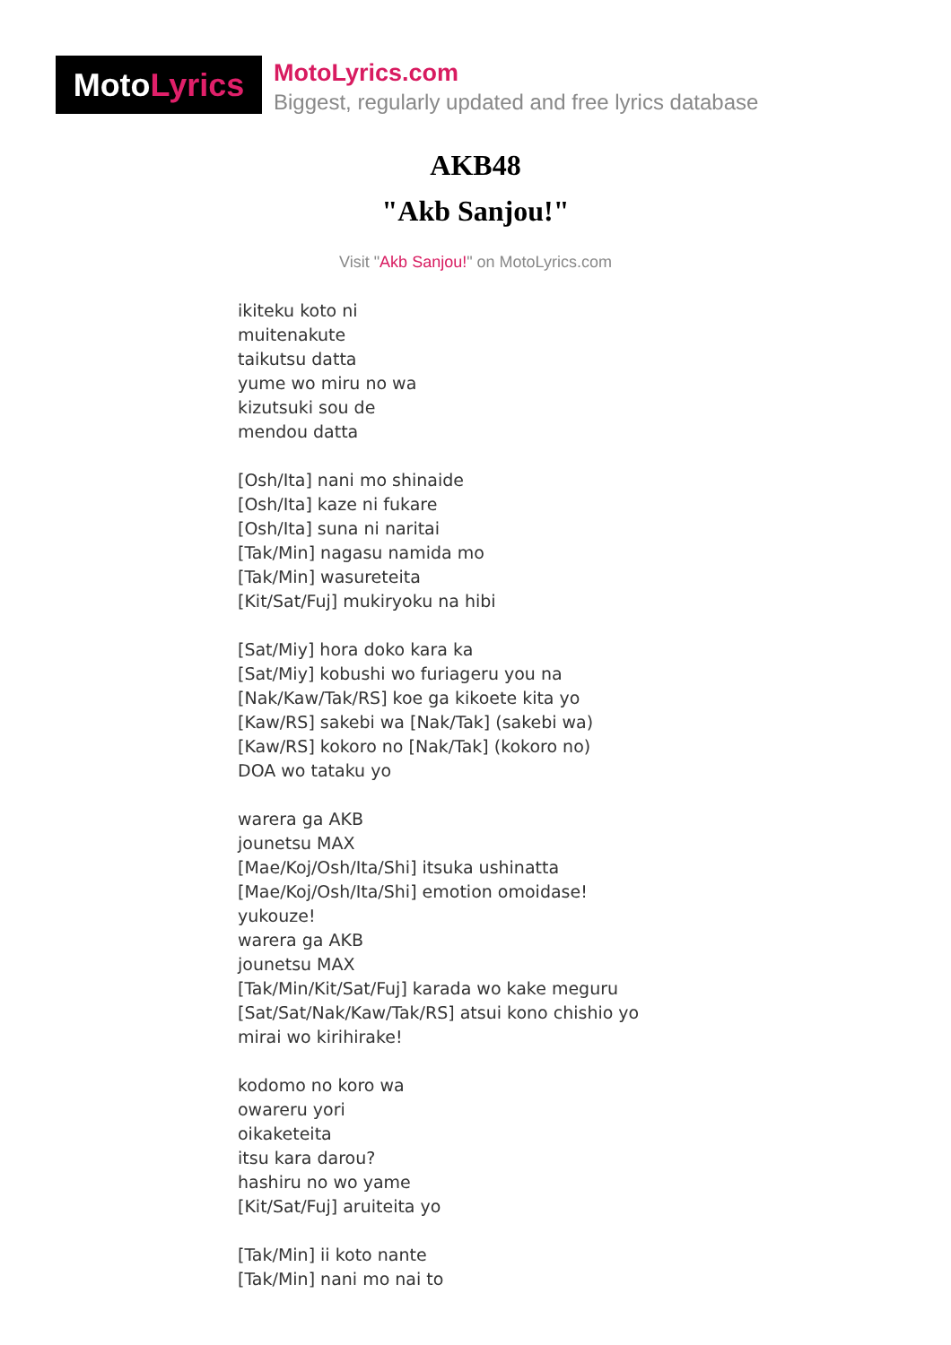MotoLyrics
MotoLyrics.com
Biggest, regularly updated and free lyrics database
AKB48
"Akb Sanjou!"
Visit "Akb Sanjou!" on MotoLyrics.com
ikiteku koto ni
muitenakute
taikutsu datta
yume wo miru no wa
kizutsuki sou de
mendou datta
[Osh/Ita] nani mo shinaide
[Osh/Ita] kaze ni fukare
[Osh/Ita] suna ni naritai
[Tak/Min] nagasu namida mo
[Tak/Min] wasureteita
[Kit/Sat/Fuj] mukiryoku na hibi
[Sat/Miy] hora doko kara ka
[Sat/Miy] kobushi wo furiageru you na
[Nak/Kaw/Tak/RS] koe ga kikoete kita yo
[Kaw/RS] sakebi wa [Nak/Tak] (sakebi wa)
[Kaw/RS] kokoro no [Nak/Tak] (kokoro no)
DOA wo tataku yo
warera ga AKB
jounetsu MAX
[Mae/Koj/Osh/Ita/Shi] itsuka ushinatta
[Mae/Koj/Osh/Ita/Shi] emotion omoidase!
yukouze!
warera ga AKB
jounetsu MAX
[Tak/Min/Kit/Sat/Fuj] karada wo kake meguru
[Sat/Sat/Nak/Kaw/Tak/RS] atsui kono chishio yo
mirai wo kirihirake!
kodomo no koro wa
owareru yori
oikaketeita
itsu kara darou?
hashiru no wo yame
[Kit/Sat/Fuj] aruiteita yo
[Tak/Min] ii koto nante
[Tak/Min] nani mo nai to